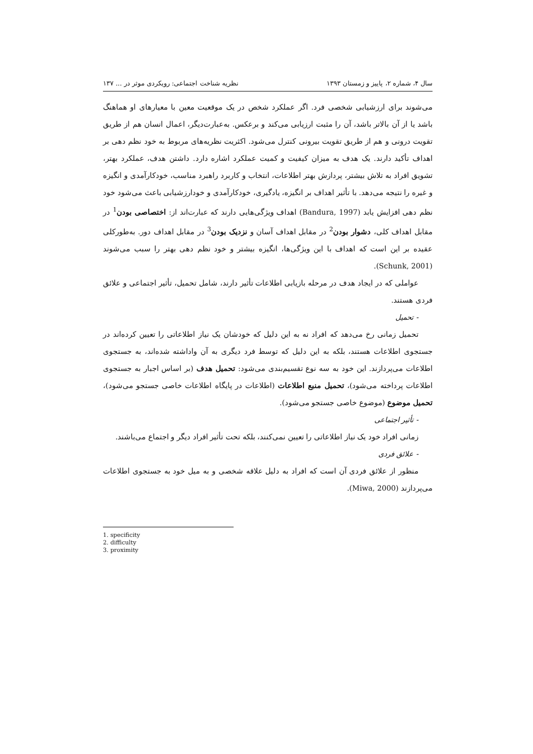سال ۴، شماره ۲، پاییز و زمستان ۱۳۹۳ نظریه شناخت اجتماعی: رویکردی موثر در ... ۱۳۷
می‌شوند برای ارزشیابی شخصی فرد. اگر عملکرد شخص در یک موقعیت معین با معیارهای او هماهنگ باشد یا از آن بالاتر باشد، آن را مثبت ارزیابی می‌کند و برعکس. به‌عبارت‌دیگر، اعمال انسان هم از طریق تقویت درونی و هم از طریق تقویت بیرونی کنترل می‌شود. اکثریت نظریه‌های مربوط به خود نظم دهی بر اهداف تأکید دارند. یک هدف به میزان کیفیت و کمیت عملکرد اشاره دارد. داشتن هدف، عملکرد بهتر، تشویق افراد به تلاش بیشتر، پردازش بهتر اطلاعات، انتخاب و کاربرد راهبرد مناسب، خودکارآمدی و انگیزه و غیره را نتیجه می‌دهد. با تأثیر اهداف بر انگیزه، یادگیری، خودکارآمدی و خودارزشیابی باعث می‌شود خود نظم دهی افزایش یابد (Bandura, 1997) اهداف ویژگی‌هایی دارند که عبارت‌اند از: اختصاصی بودن<sup>1</sup> در مقابل اهداف کلی، دشوار بودن<sup>2</sup> در مقابل اهداف آسان و نزدیک بودن<sup>3</sup> در مقابل اهداف دور. به‌طورکلی عقیده بر این است که اهداف با این ویژگی‌ها، انگیزه بیشتر و خود نظم دهی بهتر را سبب می‌شوند (Schunk, 2001).
عواملی که در ایجاد هدف در مرحله بازیابی اطلاعات تأثیر دارند، شامل تحمیل، تأثیر اجتماعی و علائق فردی هستند.
- تحمیل
تحمیل زمانی رخ می‌دهد که افراد نه به این دلیل که خودشان یک نیاز اطلاعاتی را تعیین کرده‌اند در جستجوی اطلاعات هستند، بلکه به این دلیل که توسط فرد دیگری به آن واداشته شده‌اند، به جستجوی اطلاعات می‌پردازند. این خود به سه نوع تقسیم‌بندی می‌شود: تحمیل هدف (بر اساس اجبار به جستجوی اطلاعات پرداخته می‌شود)، تحمیل منبع اطلاعات (اطلاعات در پایگاه اطلاعات خاصی جستجو می‌شود)، تحمیل موضوع (موضوع خاصی جستجو می‌شود).
- تأثیر اجتماعی
زمانی افراد خود یک نیاز اطلاعاتی را تعیین نمی‌کنند، بلکه تحت تأثیر افراد دیگر و اجتماع می‌باشند.
- علائق فردی
منظور از علائق فردی آن است که افراد به دلیل علاقه شخصی و به میل خود به جستجوی اطلاعات می‌پردازند (Miwa, 2000).
1. specificity
2. difficulty
3. proximity